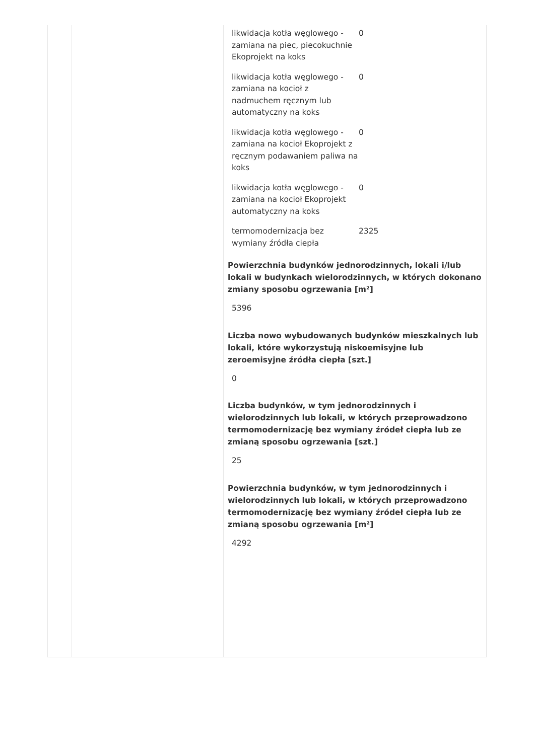| likwidacja kotła węglowego - zamiana na piec, piecokuchnie Ekoprojekt na koks | 0 |
| likwidacja kotła węglowego - zamiana na kocioł z nadmuchem ręcznym lub automatyczny na koks | 0 |
| likwidacja kotła węglowego - zamiana na kocioł Ekoprojekt z ręcznym podawaniem paliwa na koks | 0 |
| likwidacja kotła węglowego - zamiana na kocioł Ekoprojekt automatyczny na koks | 0 |
| termomodernizacja bez wymiany źródła ciepła | 2325 |
Powierzchnia budynków jednorodzinnych, lokali i/lub lokali w budynkach wielorodzinnych, w których dokonano zmiany sposobu ogrzewania [m²]
5396
Liczba nowo wybudowanych budynków mieszkalnych lub lokali, które wykorzystują niskoemisyjne lub zeroemisyjne źródła ciepła [szt.]
0
Liczba budynków, w tym jednorodzinnych i wielorodzinnych lub lokali, w których przeprowadzono termomodernizację bez wymiany źródeł ciepła lub ze zmianą sposobu ogrzewania [szt.]
25
Powierzchnia budynków, w tym jednorodzinnych i wielorodzinnych lub lokali, w których przeprowadzono termomodernizację bez wymiany źródeł ciepła lub ze zmianą sposobu ogrzewania [m²]
4292